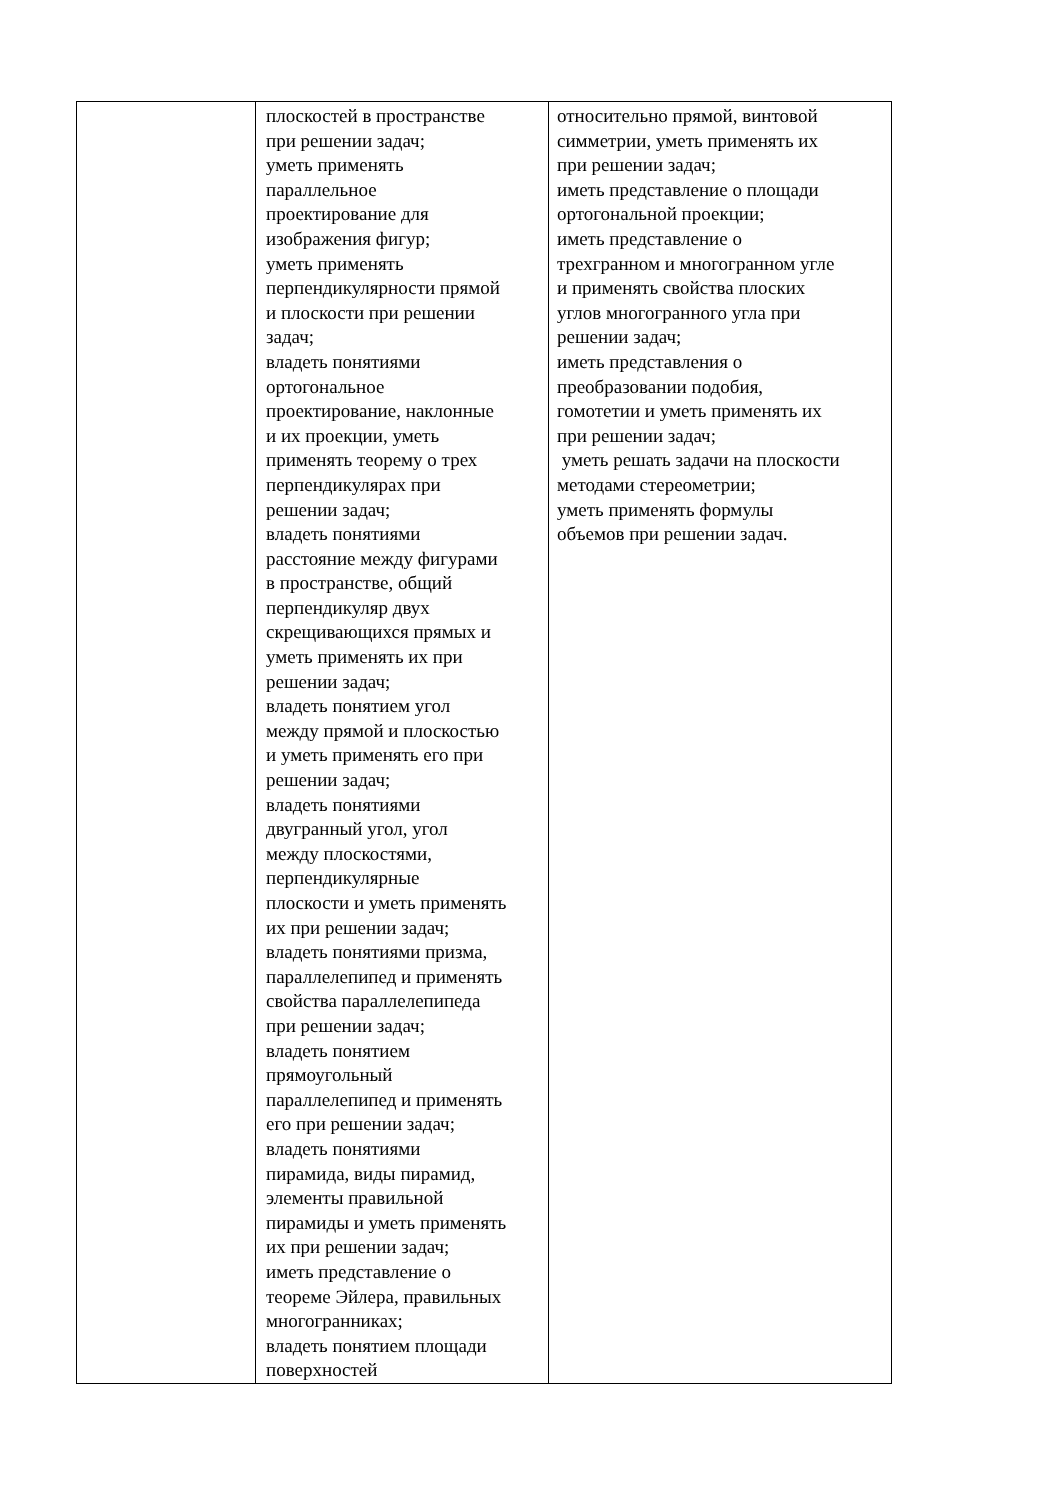| | плоскостей в пространстве при решении задач; уметь применять параллельное проектирование для изображения фигур; уметь применять перпендикулярности прямой и плоскости при решении задач; владеть понятиями ортогональное проектирование, наклонные и их проекции, уметь применять теорему о трех перпендикулярах при решении задач; владеть понятиями расстояние между фигурами в пространстве, общий перпендикуляр двух скрещивающихся прямых и уметь применять их при решении задач; владеть понятием угол между прямой и плоскостью и уметь применять его при решении задач; владеть понятиями двугранный угол, угол между плоскостями, перпендикулярные плоскости и уметь применять их при решении задач; владеть понятиями призма, параллелепипед и применять свойства параллелепипеда при решении задач; владеть понятием прямоугольный параллелепипед и применять его при решении задач; владеть понятиями пирамида, виды пирамид, элементы правильной пирамиды и уметь применять их при решении задач; иметь представление о теореме Эйлера, правильных многогранниках; владеть понятием площади поверхностей | относительно прямой, винтовой симметрии, уметь применять их при решении задач; иметь представление о площади ортогональной проекции; иметь представление о трехгранном и многогранном угле и применять свойства плоских углов многогранного угла при решении задач; иметь представления о преобразовании подобия, гомотетии и уметь применять их при решении задач; уметь решать задачи на плоскости методами стереометрии; уметь применять формулы объемов при решении задач. |